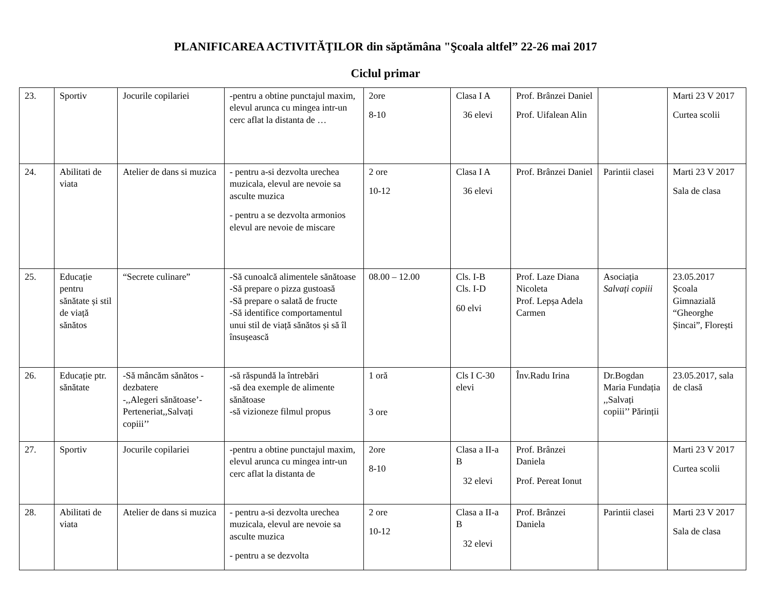PLANIFICAREA ACTIVITĂŢILOR din săptămâna "Şcoala altfel” 22-26 mai 2017
Ciclul primar
| 23. | Sportiv | Jocurile copilariei | -pentru a obtine punctajul maxim, elevul arunca cu mingea intr-un cerc aflat la distanta de … | 2ore 8-10 | Clasa I A 36 elevi | Prof. Brânzei Daniel Prof. Uifalean Alin | | Marti 23 V 2017 Curtea scolii |
| 24. | Abilitati de viata | Atelier de dans si muzica | - pentru a-si dezvolta urechea muzicala, elevul are nevoie sa asculte muzica - pentru a se dezvolta armonios elevul are nevoie de miscare | 2 ore 10-12 | Clasa I A 36 elevi | Prof. Brânzei Daniel | Parintii clasei | Marti 23 V 2017 Sala de clasa |
| 25. | Educație pentru sănătate și stil de viață sănătos | “Secrete culinare” | -Să cunoalcă alimentele sănătoase -Să prepare o pizza gustoasă -Să prepare o salată de fructe -Să identifice comportamentul unui stil de viață sănătos și să îl însușească | 08.00 – 12.00 | Cls. I-B Cls. I-D 60 elvi | Prof. Laze Diana Nicoleta Prof. Lepșa Adela Carmen | Asociația Salvați copiii | 23.05.2017 Școala Gimnazială “Gheorghe Șincai”, Florești |
| 26. | Educație ptr. sănătate | -Să mâncăm sănătos - dezbatere -,,Alegeri sănătoase’-Perteneriat,,Salvați copiii’’ | -să răspundă la întrebări -să dea exemple de alimente sănătoase -să vizioneze filmul propus | 1 oră 3 ore | Cls I C-30 elevi | Înv.Radu Irina | Dr.Bogdan Maria Fundația ,,Salvați copiii’’ Părinții | 23.05.2017, sala de clasă |
| 27. | Sportiv | Jocurile copilariei | -pentru a obtine punctajul maxim, elevul arunca cu mingea intr-un cerc aflat la distanta de | 2ore 8-10 | Clasa a II-a B 32 elevi | Prof. Brânzei Daniela Prof. Pereat Ionut | | Marti 23 V 2017 Curtea scolii |
| 28. | Abilitati de viata | Atelier de dans si muzica | - pentru a-si dezvolta urechea muzicala, elevul are nevoie sa asculte muzica - pentru a se dezvolta | 2 ore 10-12 | Clasa a II-a B 32 elevi | Prof. Brânzei Daniela | Parintii clasei | Marti 23 V 2017 Sala de clasa |